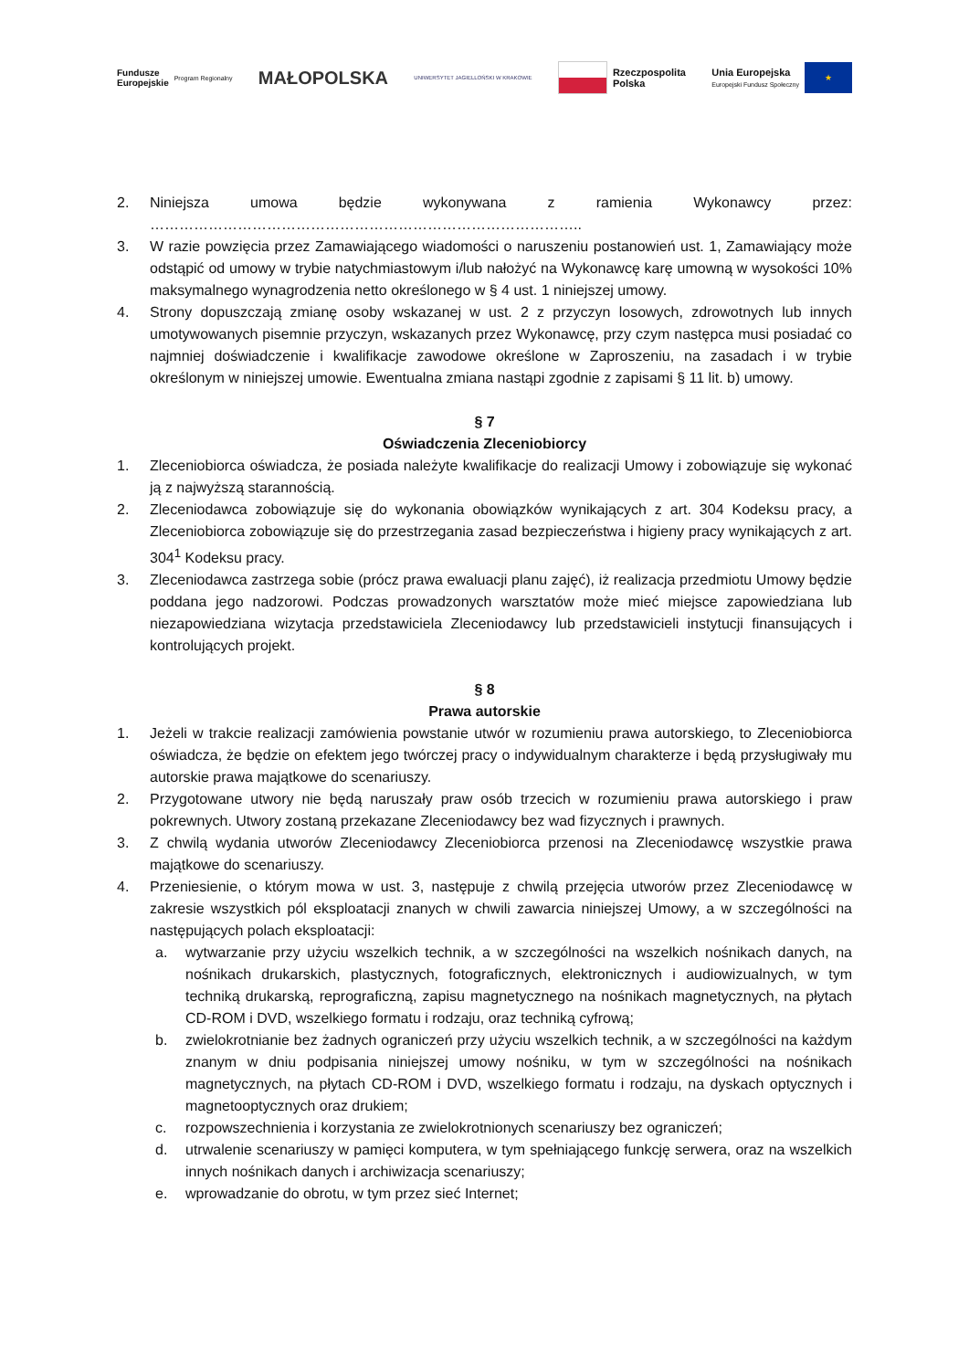Fundusze
Europejskie Program Regionalny
MAŁOPOLSKA
UNIWERSYTET JAGIELLOŃSKI W KRAKOWIE
Rzeczpospolita
Polska
Unia Europejska
Europejski Fundusz Społeczny ★
2. Niniejsza umowa będzie wykonywana z ramienia Wykonawcy przez: ……………………………………………………………………………..
3. W razie powzięcia przez Zamawiającego wiadomości o naruszeniu postanowień ust. 1, Zamawiający może odstąpić od umowy w trybie natychmiastowym i/lub nałożyć na Wykonawcę karę umowną w wysokości 10% maksymalnego wynagrodzenia netto określonego w § 4 ust. 1 niniejszej umowy.
4. Strony dopuszczają zmianę osoby wskazanej w ust. 2 z przyczyn losowych, zdrowotnych lub innych umotywowanych pisemnie przyczyn, wskazanych przez Wykonawcę, przy czym następca musi posiadać co najmniej doświadczenie i kwalifikacje zawodowe określone w Zaproszeniu, na zasadach i w trybie określonym w niniejszej umowie. Ewentualna zmiana nastąpi zgodnie z zapisami § 11 lit. b) umowy.
§ 7
Oświadczenia Zleceniobiorcy
1. Zleceniobiorca oświadcza, że posiada należyte kwalifikacje do realizacji Umowy i zobowiązuje się wykonać ją z najwyższą starannością.
2. Zleceniodawca zobowiązuje się do wykonania obowiązków wynikających z art. 304 Kodeksu pracy, a Zleceniobiorca zobowiązuje się do przestrzegania zasad bezpieczeństwa i higieny pracy wynikających z art. 304<sup>1</sup> Kodeksu pracy.
3. Zleceniodawca zastrzega sobie (prócz prawa ewaluacji planu zajęć), iż realizacja przedmiotu Umowy będzie poddana jego nadzorowi. Podczas prowadzonych warsztatów może mieć miejsce zapowiedziana lub niezapowiedziana wizytacja przedstawiciela Zleceniodawcy lub przedstawicieli instytucji finansujących i kontrolujących projekt.
§ 8
Prawa autorskie
1. Jeżeli w trakcie realizacji zamówienia powstanie utwór w rozumieniu prawa autorskiego, to Zleceniobiorca oświadcza, że będzie on efektem jego twórczej pracy o indywidualnym charakterze i będą przysługiwały mu autorskie prawa majątkowe do scenariuszy.
2. Przygotowane utwory nie będą naruszały praw osób trzecich w rozumieniu prawa autorskiego i praw pokrewnych. Utwory zostaną przekazane Zleceniodawcy bez wad fizycznych i prawnych.
3. Z chwilą wydania utworów Zleceniodawcy Zleceniobiorca przenosi na Zleceniodawcę wszystkie prawa majątkowe do scenariuszy.
4. Przeniesienie, o którym mowa w ust. 3, następuje z chwilą przejęcia utworów przez Zleceniodawcę w zakresie wszystkich pól eksploatacji znanych w chwili zawarcia niniejszej Umowy, a w szczególności na następujących polach eksploatacji:
a. wytwarzanie przy użyciu wszelkich technik, a w szczególności na wszelkich nośnikach danych, na nośnikach drukarskich, plastycznych, fotograficznych, elektronicznych i audiowizualnych, w tym techniką drukarską, reprograficzną, zapisu magnetycznego na nośnikach magnetycznych, na płytach CD-ROM i DVD, wszelkiego formatu i rodzaju, oraz techniką cyfrową;
b. zwielokrotnianie bez żadnych ograniczeń przy użyciu wszelkich technik, a w szczególności na każdym znanym w dniu podpisania niniejszej umowy nośniku, w tym w szczególności na nośnikach magnetycznych, na płytach CD-ROM i DVD, wszelkiego formatu i rodzaju, na dyskach optycznych i magnetooptycznych oraz drukiem;
c. rozpowszechnienia i korzystania ze zwielokrotnionych scenariuszy bez ograniczeń;
d. utrwalenie scenariuszy w pamięci komputera, w tym spełniającego funkcję serwera, oraz na wszelkich innych nośnikach danych i archiwizacja scenariuszy;
e. wprowadzanie do obrotu, w tym przez sieć Internet;